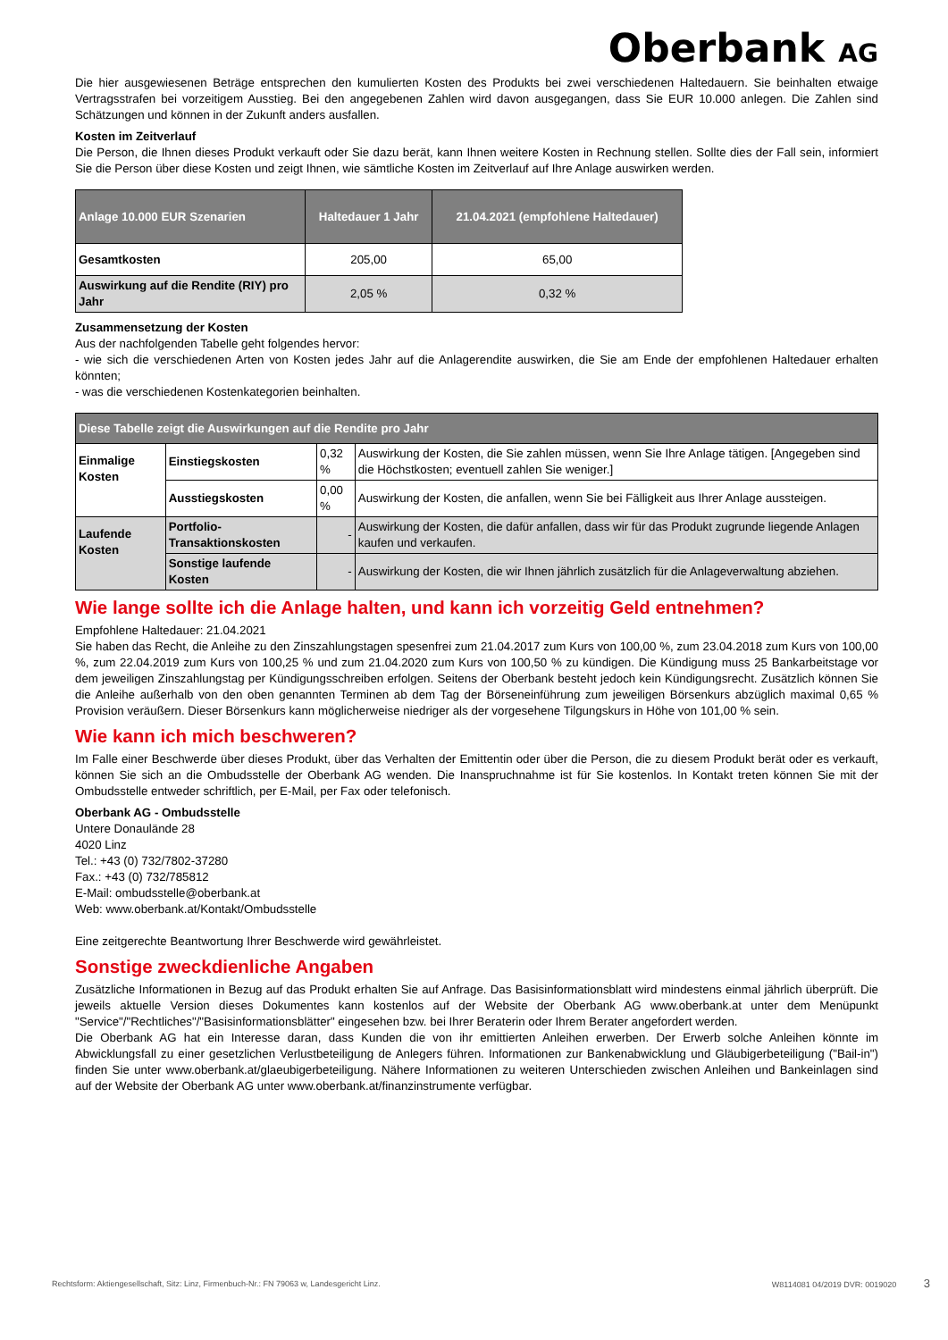Oberbank AG
Die hier ausgewiesenen Beträge entsprechen den kumulierten Kosten des Produkts bei zwei verschiedenen Haltedauern. Sie beinhalten etwaige Vertragsstrafen bei vorzeitigem Ausstieg. Bei den angegebenen Zahlen wird davon ausgegangen, dass Sie EUR 10.000 anlegen. Die Zahlen sind Schätzungen und können in der Zukunft anders ausfallen.
Kosten im Zeitverlauf
Die Person, die Ihnen dieses Produkt verkauft oder Sie dazu berät, kann Ihnen weitere Kosten in Rechnung stellen. Sollte dies der Fall sein, informiert Sie die Person über diese Kosten und zeigt Ihnen, wie sämtliche Kosten im Zeitverlauf auf Ihre Anlage auswirken werden.
| Anlage 10.000 EUR Szenarien | Haltedauer 1 Jahr | 21.04.2021 (empfohlene Haltedauer) |
| --- | --- | --- |
| Gesamtkosten | 205,00 | 65,00 |
| Auswirkung auf die Rendite (RIY) pro Jahr | 2,05 % | 0,32 % |
Zusammensetzung der Kosten
Aus der nachfolgenden Tabelle geht folgendes hervor:
- wie sich die verschiedenen Arten von Kosten jedes Jahr auf die Anlagerendite auswirken, die Sie am Ende der empfohlenen Haltedauer erhalten könnten;
- was die verschiedenen Kostenkategorien beinhalten.
| Diese Tabelle zeigt die Auswirkungen auf die Rendite pro Jahr | | | |
| --- | --- | --- | --- |
| Einmalige Kosten | Einstiegskosten | 0,32 % | Auswirkung der Kosten, die Sie zahlen müssen, wenn Sie Ihre Anlage tätigen. [Angegeben sind die Höchstkosten; eventuell zahlen Sie weniger.] |
| | Ausstiegskosten | 0,00 % | Auswirkung der Kosten, die anfallen, wenn Sie bei Fälligkeit aus Ihrer Anlage aussteigen. |
| Laufende Kosten | Portfolio-Transaktionskosten | - | Auswirkung der Kosten, die dafür anfallen, dass wir für das Produkt zugrunde liegende Anlagen kaufen und verkaufen. |
| | Sonstige laufende Kosten | - | Auswirkung der Kosten, die wir Ihnen jährlich zusätzlich für die Anlageverwaltung abziehen. |
Wie lange sollte ich die Anlage halten, und kann ich vorzeitig Geld entnehmen?
Empfohlene Haltedauer: 21.04.2021
Sie haben das Recht, die Anleihe zu den Zinszahlungstagen spesenfrei zum 21.04.2017 zum Kurs von 100,00 %, zum 23.04.2018 zum Kurs von 100,00 %, zum 22.04.2019 zum Kurs von 100,25 % und zum 21.04.2020 zum Kurs von 100,50 % zu kündigen. Die Kündigung muss 25 Bankarbeitstage vor dem jeweiligen Zinszahlungstag per Kündigungsschreiben erfolgen. Seitens der Oberbank besteht jedoch kein Kündigungsrecht. Zusätzlich können Sie die Anleihe außerhalb von den oben genannten Terminen ab dem Tag der Börseneinführung zum jeweiligen Börsenkurs abzüglich maximal 0,65 % Provision veräußern. Dieser Börsenkurs kann möglicherweise niedriger als der vorgesehene Tilgungskurs in Höhe von 101,00 % sein.
Wie kann ich mich beschweren?
Im Falle einer Beschwerde über dieses Produkt, über das Verhalten der Emittentin oder über die Person, die zu diesem Produkt berät oder es verkauft, können Sie sich an die Ombudsstelle der Oberbank AG wenden. Die Inanspruchnahme ist für Sie kostenlos. In Kontakt treten können Sie mit der Ombudsstelle entweder schriftlich, per E-Mail, per Fax oder telefonisch.
Oberbank AG - Ombudsstelle
Untere Donaulände 28
4020 Linz
Tel.: +43 (0) 732/7802-37280
Fax.: +43 (0) 732/785812
E-Mail: ombudsstelle@oberbank.at
Web: www.oberbank.at/Kontakt/Ombudsstelle
Eine zeitgerechte Beantwortung Ihrer Beschwerde wird gewährleistet.
Sonstige zweckdienliche Angaben
Zusätzliche Informationen in Bezug auf das Produkt erhalten Sie auf Anfrage. Das Basisinformationsblatt wird mindestens einmal jährlich überprüft. Die jeweils aktuelle Version dieses Dokumentes kann kostenlos auf der Website der Oberbank AG www.oberbank.at unter dem Menüpunkt "Service"/"Rechtliches"/"Basisinformationsblätter" eingesehen bzw. bei Ihrer Beraterin oder Ihrem Berater angefordert werden.
Die Oberbank AG hat ein Interesse daran, dass Kunden die von ihr emittierten Anleihen erwerben. Der Erwerb solche Anleihen könnte im Abwicklungsfall zu einer gesetzlichen Verlustbeteiligung de Anlegers führen. Informationen zur Bankenabwicklung und Gläubigerbeteiligung ("Bail-in") finden Sie unter www.oberbank.at/glaeubigerbeteiligung. Nähere Informationen zu weiteren Unterschieden zwischen Anleihen und Bankeinlagen sind auf der Website der Oberbank AG unter www.oberbank.at/finanzinstrumente verfügbar.
Rechtsform: Aktiengesellschaft, Sitz: Linz, Firmenbuch-Nr.: FN 79063 w, Landesgericht Linz. W8114081 04/2019 DVR: 0019020 3